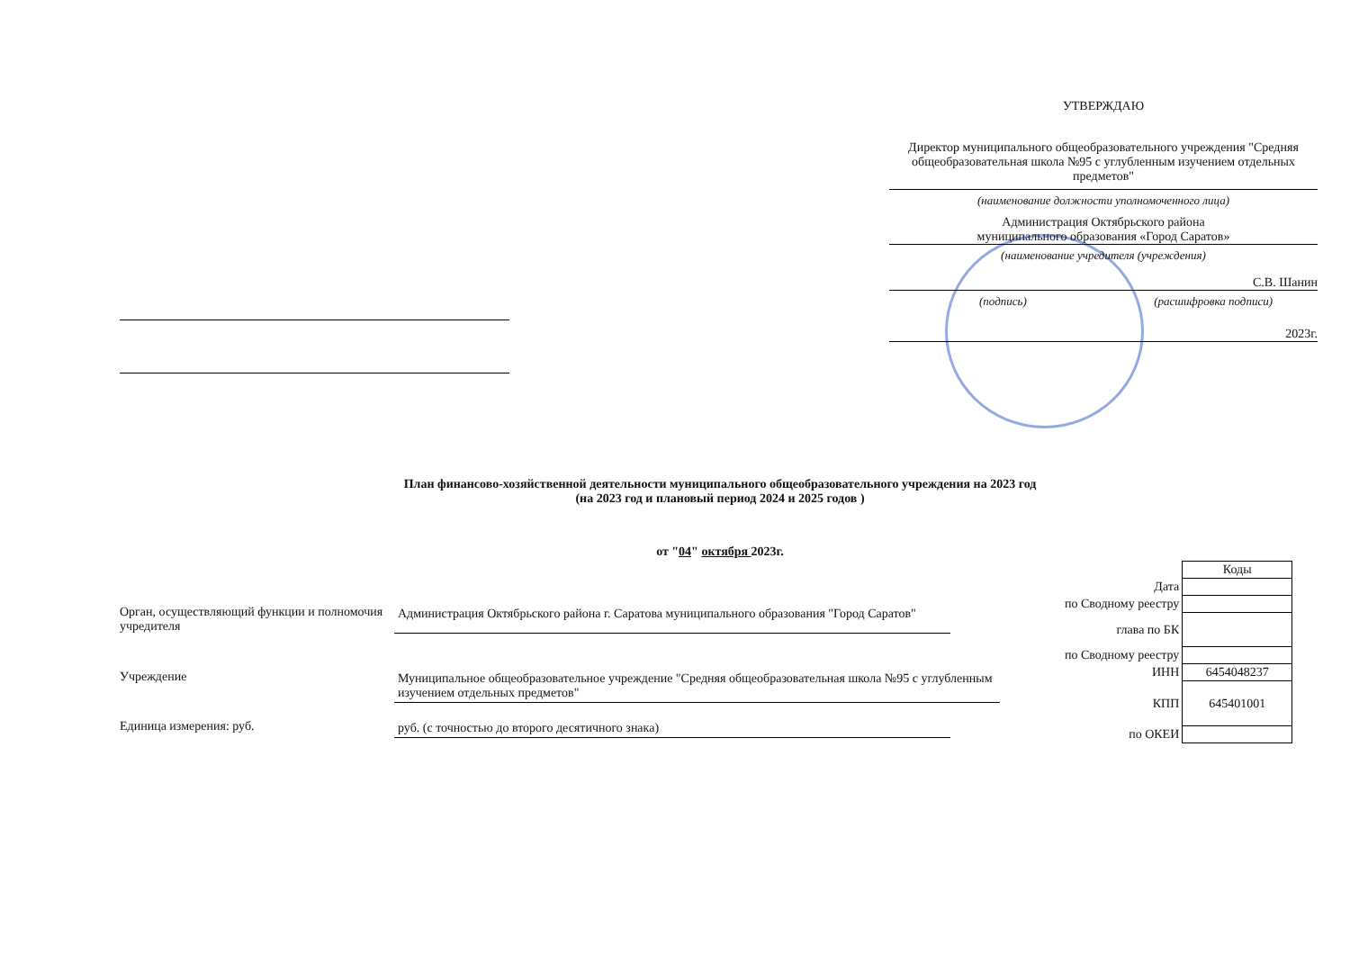УТВЕРЖДАЮ
Директор муниципального общеобразовательного учреждения "Средняя общеобразовательная школа №95 с углубленным изучением отдельных предметов"
(наименование должности уполномоченного лица)
Администрация Октябрьского района
муниципального образования «Город Саратов»
(наименование учредителя (учреждения)
С.В. Шанин
(подпись) (расшифровка подписи)
2023г.
План финансово-хозяйственной деятельности муниципального общеобразовательного учреждения на 2023 год
(на 2023 год и плановый период 2024 и 2025 годов )
от "04" октября 2023г.
| | Коды |
| Дата | |
| по Сводному реестру | |
| глава по БК | |
| по Сводному реестру | |
| ИНН | 6454048237 |
| КПП | 645401001 |
| по ОКЕИ | |
Орган, осуществляющий функции и полномочия учредителя
Администрация Октябрьского района г. Саратова муниципального образования "Город Саратов"
Учреждение Муниципальное общеобразовательное учреждение "Средняя общеобразовательная школа №95 с углубленным изучением отдельных предметов"
Единица измерения: руб. руб. (с точностью до второго десятичного знака)